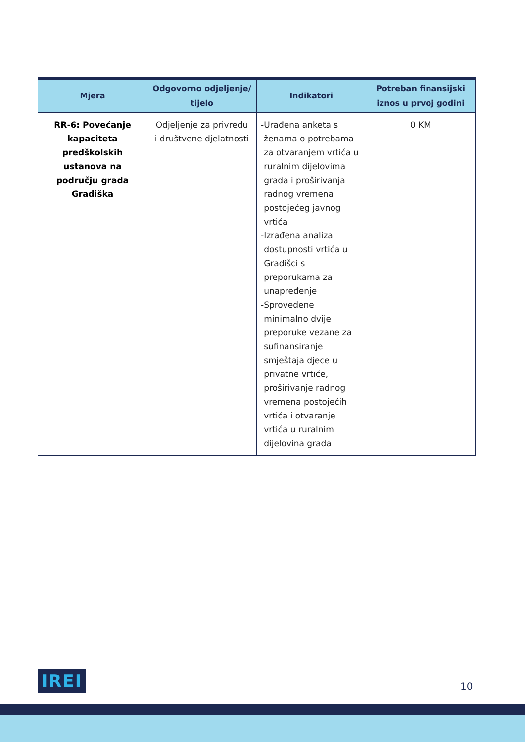| Mjera | Odgovorno odjeljenje/ tijelo | Indikatori | Potreban finansijski iznos u prvoj godini |
| --- | --- | --- | --- |
| RR-6: Povećanje kapaciteta predškolskih ustanova na području grada Gradiška | Odjeljenje za privredu i društvene djelatnosti | - Urađena anketa s ženama o potrebama za otvaranjem vrtića u ruralnim dijelovima grada i proširivanja radnog vremena postojećeg javnog vrtića - Izrađena analiza dostupnosti vrtića u Gradišci s preporukama za unapređenje - Sprovedene minimalno dvije preporuke vezane za sufinansiranje smještaja djece u privatne vrtiće, proširivanje radnog vremena postojećih vrtića i otvaranje vrtića u ruralnim dijelovina grada | 0 KM |
IREI 10